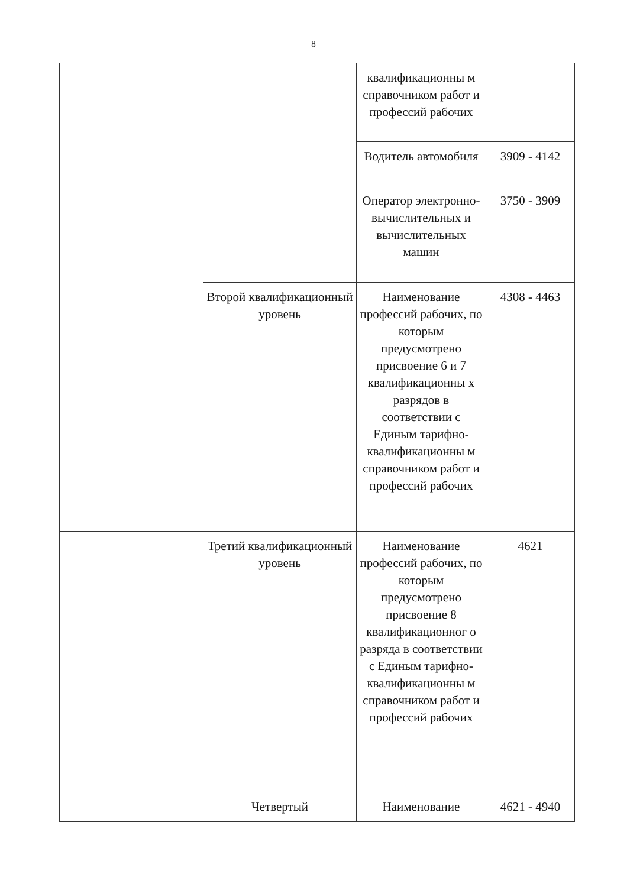8
| | | квалификационны м справочником работ и профессий рабочих | |
| | | Водитель автомобиля | 3909 - 4142 |
| | | Оператор электронно-вычислительных и вычислительных машин | 3750 - 3909 |
| | Второй квалификационный уровень | Наименование профессий рабочих, по которым предусмотрено присвоение 6 и 7 квалификационны х разрядов в соответствии с Единым тарифно-квалификационны м справочником работ и профессий рабочих | 4308 - 4463 |
| | Третий квалификационный уровень | Наименование профессий рабочих, по которым предусмотрено присвоение 8 квалификационног о разряда в соответствии с Единым тарифно-квалификационны м справочником работ и профессий рабочих | 4621 |
| | Четвертый | Наименование | 4621 - 4940 |